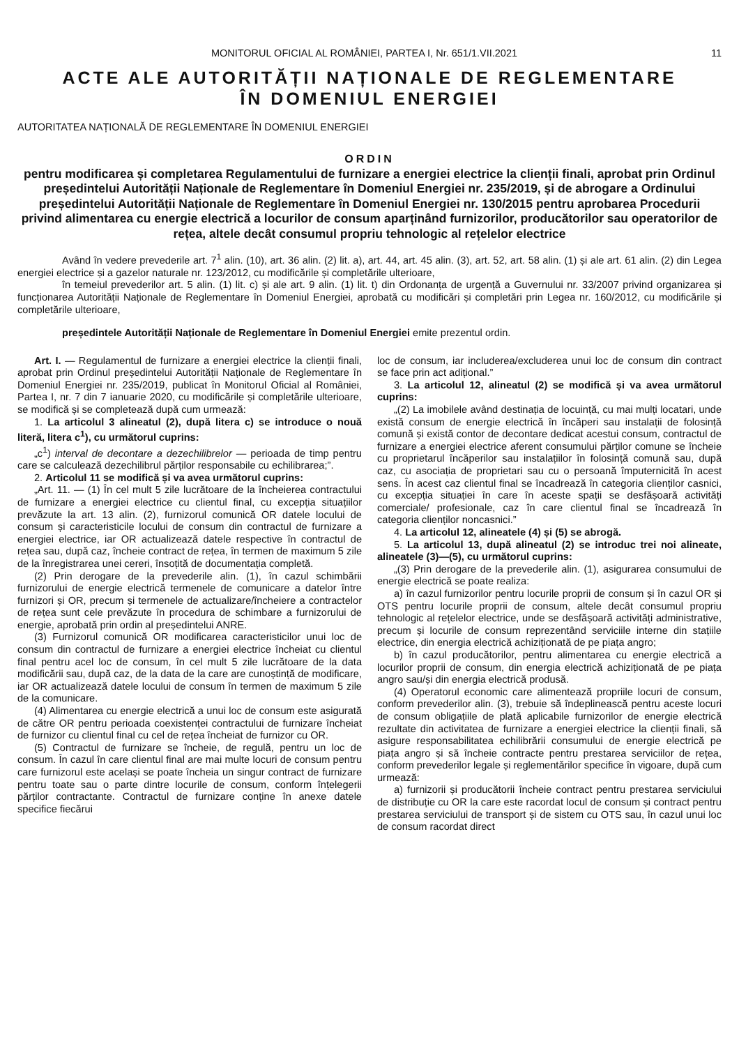MONITORUL OFICIAL AL ROMÂNIEI, PARTEA I, Nr. 651/1.VII.2021 11
ACTE ALE AUTORITĂȚII NAȚIONALE DE REGLEMENTARE
ÎN DOMENIUL ENERGIEI
AUTORITATEA NAȚIONALĂ DE REGLEMENTARE ÎN DOMENIUL ENERGIEI
ORDIN
pentru modificarea și completarea Regulamentului de furnizare a energiei electrice la clienții finali, aprobat prin Ordinul președintelui Autorității Naționale de Reglementare în Domeniul Energiei nr. 235/2019, și de abrogare a Ordinului președintelui Autorității Naționale de Reglementare în Domeniul Energiei nr. 130/2015 pentru aprobarea Procedurii privind alimentarea cu energie electrică a locurilor de consum aparținând furnizorilor, producătorilor sau operatorilor de rețea, altele decât consumul propriu tehnologic al rețelelor electrice
Având în vedere prevederile art. 7<sup>1</sup> alin. (10), art. 36 alin. (2) lit. a), art. 44, art. 45 alin. (3), art. 52, art. 58 alin. (1) și ale art. 61 alin. (2) din Legea energiei electrice și a gazelor naturale nr. 123/2012, cu modificările și completările ulterioare,
în temeiul prevederilor art. 5 alin. (1) lit. c) și ale art. 9 alin. (1) lit. t) din Ordonanța de urgență a Guvernului nr. 33/2007 privind organizarea și funcționarea Autorității Naționale de Reglementare în Domeniul Energiei, aprobată cu modificări și completări prin Legea nr. 160/2012, cu modificările și completările ulterioare,
președintele Autorității Naționale de Reglementare în Domeniul Energiei emite prezentul ordin.
Art. I. — Regulamentul de furnizare a energiei electrice la clienții finali, aprobat prin Ordinul președintelui Autorității Naționale de Reglementare în Domeniul Energiei nr. 235/2019, publicat în Monitorul Oficial al României, Partea I, nr. 7 din 7 ianuarie 2020, cu modificările și completările ulterioare, se modifică și se completează după cum urmează:
1. La articolul 3 alineatul (2), după litera c) se introduce o nouă literă, litera c<sup>1</sup>), cu următorul cuprins:
„c<sup>1</sup>) interval de decontare a dezechilibrelor — perioada de timp pentru care se calculează dezechilibrul părților responsabile cu echilibrarea;”.
2. Articolul 11 se modifică și va avea următorul cuprins:
„Art. 11. — (1) În cel mult 5 zile lucrătoare de la încheierea contractului de furnizare a energiei electrice cu clientul final, cu excepția situațiilor prevăzute la art. 13 alin. (2), furnizorul comunică OR datele locului de consum și caracteristicile locului de consum din contractul de furnizare a energiei electrice, iar OR actualizează datele respective în contractul de rețea sau, după caz, încheie contract de rețea, în termen de maximum 5 zile de la înregistrarea unei cereri, însoțită de documentația completă.
(2) Prin derogare de la prevederile alin. (1), în cazul schimbării furnizorului de energie electrică termenele de comunicare a datelor între furnizori și OR, precum și termenele de actualizare/încheiere a contractelor de rețea sunt cele prevăzute în procedura de schimbare a furnizorului de energie, aprobată prin ordin al președintelui ANRE.
(3) Furnizorul comunică OR modificarea caracteristicilor unui loc de consum din contractul de furnizare a energiei electrice încheiat cu clientul final pentru acel loc de consum, în cel mult 5 zile lucrătoare de la data modificării sau, după caz, de la data de la care are cunoștință de modificare, iar OR actualizează datele locului de consum în termen de maximum 5 zile de la comunicare.
(4) Alimentarea cu energie electrică a unui loc de consum este asigurată de către OR pentru perioada coexistenței contractului de furnizare încheiat de furnizor cu clientul final cu cel de rețea încheiat de furnizor cu OR.
(5) Contractul de furnizare se încheie, de regulă, pentru un loc de consum. În cazul în care clientul final are mai multe locuri de consum pentru care furnizorul este același se poate încheia un singur contract de furnizare pentru toate sau o parte dintre locurile de consum, conform înțelegerii părților contractante. Contractul de furnizare conține în anexe datele specifice fiecărui
loc de consum, iar includerea/excluderea unui loc de consum din contract se face prin act adițional.”
3. La articolul 12, alineatul (2) se modifică și va avea următorul cuprins:
„(2) La imobilele având destinația de locuință, cu mai mulți locatari, unde există consum de energie electrică în încăperi sau instalații de folosință comună și există contor de decontare dedicat acestui consum, contractul de furnizare a energiei electrice aferent consumului părților comune se încheie cu proprietarul încăperilor sau instalațiilor în folosință comună sau, după caz, cu asociația de proprietari sau cu o persoană împuternicită în acest sens. În acest caz clientul final se încadrează în categoria clienților casnici, cu excepția situației în care în aceste spații se desfășoară activități comerciale/ profesionale, caz în care clientul final se încadrează în categoria clienților noncasnici.”
4. La articolul 12, alineatele (4) și (5) se abrogă.
5. La articolul 13, după alineatul (2) se introduc trei noi alineate, alineatele (3)—(5), cu următorul cuprins:
„(3) Prin derogare de la prevederile alin. (1), asigurarea consumului de energie electrică se poate realiza:
a) în cazul furnizorilor pentru locurile proprii de consum și în cazul OR și OTS pentru locurile proprii de consum, altele decât consumul propriu tehnologic al rețelelor electrice, unde se desfășoară activități administrative, precum și locurile de consum reprezentând serviciile interne din stațiile electrice, din energia electrică achiziționată de pe piața angro;
b) în cazul producătorilor, pentru alimentarea cu energie electrică a locurilor proprii de consum, din energia electrică achiziționată de pe piața angro sau/și din energia electrică produsă.
(4) Operatorul economic care alimentează propriile locuri de consum, conform prevederilor alin. (3), trebuie să îndeplinească pentru aceste locuri de consum obligațiile de plată aplicabile furnizorilor de energie electrică rezultate din activitatea de furnizare a energiei electrice la clienții finali, să asigure responsabilitatea echilibrării consumului de energie electrică pe piața angro și să încheie contracte pentru prestarea serviciilor de rețea, conform prevederilor legale și reglementărilor specifice în vigoare, după cum urmează:
a) furnizorii și producătorii încheie contract pentru prestarea serviciului de distribuție cu OR la care este racordat locul de consum și contract pentru prestarea serviciului de transport și de sistem cu OTS sau, în cazul unui loc de consum racordat direct